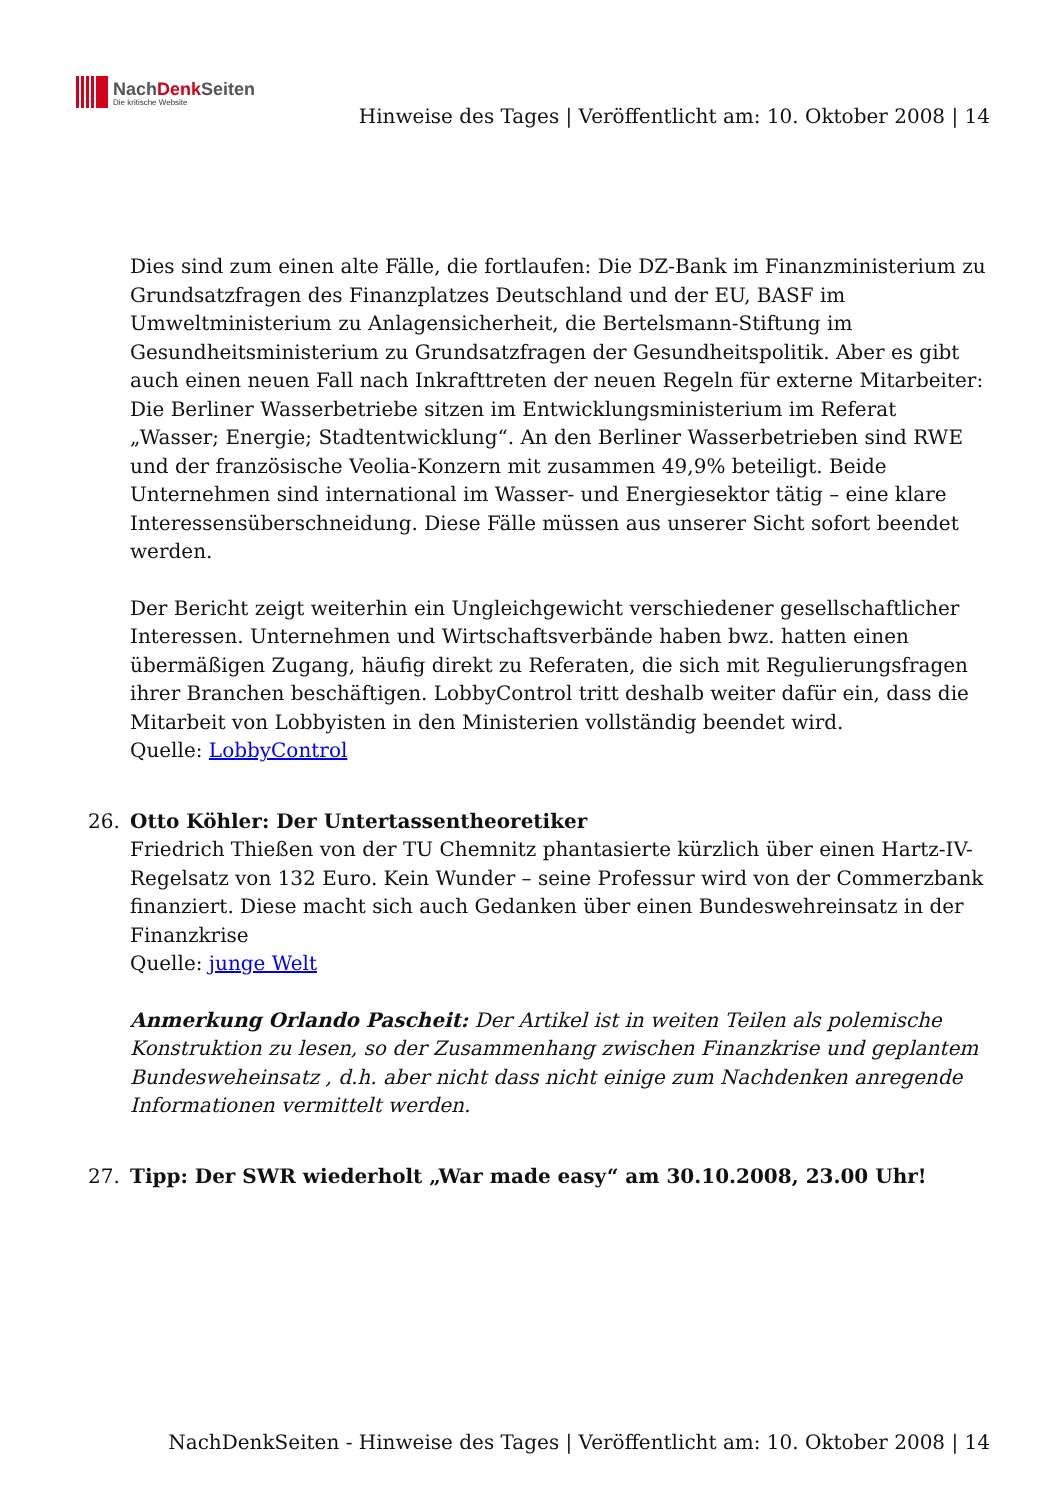NachDenk Seiten
Die kritische Website
Hinweise des Tages | Veröffentlicht am: 10. Oktober 2008 | 14
Dies sind zum einen alte Fälle, die fortlaufen: Die DZ-Bank im Finanzministerium zu Grundsatzfragen des Finanzplatzes Deutschland und der EU, BASF im Umweltministerium zu Anlagensicherheit, die Bertelsmann-Stiftung im Gesundheitsministerium zu Grundsatzfragen der Gesundheitspolitik. Aber es gibt auch einen neuen Fall nach Inkrafttreten der neuen Regeln für externe Mitarbeiter: Die Berliner Wasserbetriebe sitzen im Entwicklungsministerium im Referat „Wasser; Energie; Stadtentwicklung“. An den Berliner Wasserbetrieben sind RWE und der französische Veolia-Konzern mit zusammen 49,9% beteiligt. Beide Unternehmen sind international im Wasser- und Energiesektor tätig – eine klare Interessensüberschneidung. Diese Fälle müssen aus unserer Sicht sofort beendet werden.
Der Bericht zeigt weiterhin ein Ungleichgewicht verschiedener gesellschaftlicher Interessen. Unternehmen und Wirtschaftsverbände haben bwz. hatten einen übermäßigen Zugang, häufig direkt zu Referaten, die sich mit Regulierungsfragen ihrer Branchen beschäftigen. LobbyControl tritt deshalb weiter dafür ein, dass die Mitarbeit von Lobbyisten in den Ministerien vollständig beendet wird.
Quelle: LobbyControl
26.
Otto Köhler: Der Untertassentheoretiker
Friedrich Thießen von der TU Chemnitz phantasierte kürzlich über einen Hartz-IV-Regelsatz von 132 Euro. Kein Wunder – seine Professur wird von der Commerzbank finanziert. Diese macht sich auch Gedanken über einen Bundeswehreinsatz in der Finanzkrise
Quelle: junge Welt
Anmerkung Orlando Pascheit: Der Artikel ist in weiten Teilen als polemische Konstruktion zu lesen, so der Zusammenhang zwischen Finanzkrise und geplantem Bundesweheinsatz , d.h. aber nicht dass nicht einige zum Nachdenken anregende Informationen vermittelt werden.
27.
Tipp: Der SWR wiederholt „War made easy“ am 30.10.2008, 23.00 Uhr!
NachDenkSeiten - Hinweise des Tages | Veröffentlicht am: 10. Oktober 2008 | 14